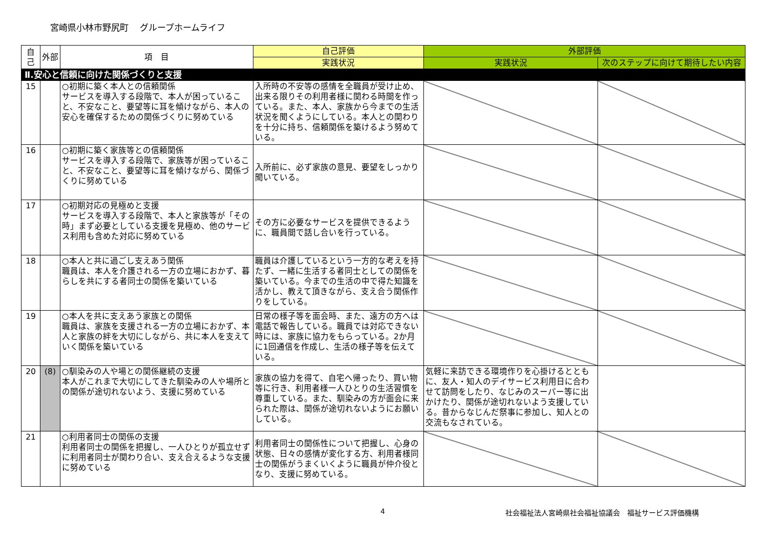宮崎県小林市野尻町　 グループホームライフ
| 自己 | 外部 | 項 目 | 自己評価 | 外部評価 | |
| --- | --- | --- | --- | --- | --- |
| | | | 実践状況 | 実践状況 | 次のステップに向けて期待したい内容 |
| Ⅱ.安心と信頼に向けた関係づくりと支援 | | | | | |
| 15 | | ○初期に築く本人との信頼関係 サービスを導入する段階で、本人が困っていること、不安なこと、要望等に耳を傾けながら、本人の安心を確保するための関係づくりに努めている | 入所時の不安等の感情を全職員が受け止め、出来る限りその利用者様に関わる時間を作っている。また、本人、家族から今までの生活状況を聞くようにしている。本人との関わりを十分に持ち、信頼関係を築けるよう努めている。 | | |
| 16 | | ○初期に築く家族等との信頼関係 サービスを導入する段階で、家族等が困っていること、不安なこと、要望等に耳を傾けながら、関係づくりに努めている | 入所前に、必ず家族の意見、要望をしっかり聞いている。 | | |
| 17 | | ○初期対応の見極めと支援 サービスを導入する段階で、本人と家族等が「その時」まず必要としている支援を見極め、他のサービス利用も含めた対応に努めている | その方に必要なサービスを提供できるように、職員間で話し合いを行っている。 | | |
| 18 | | ○本人と共に過ごし支えあう関係 職員は、本人を介護される一方の立場におかず、暮らしを共にする者同士の関係を築いている | 職員は介護しているという一方的な考えを持たず、一緒に生活する者同士としての関係を築いている。今までの生活の中で得た知識を活かし、教えて頂きながら、支え合う関係作りをしている。 | | |
| 19 | | ○本人を共に支えあう家族との関係 職員は、家族を支援される一方の立場におかず、本人と家族の絆を大切にしながら、共に本人を支えていく関係を築いている | 日常の様子等を面会時、また、遠方の方へは電話で報告している。職員では対応できない時には、家族に協力をもらっている。2か月に1回通信を作成し、生活の様子等を伝えている。 | | |
| 20 | (8) | ○馴染みの人や場との関係継続の支援 本人がこれまで大切にしてきた馴染みの人や場所との関係が途切れないよう、支援に努めている | 家族の協力を得て、自宅へ帰ったり、買い物等に行き、利用者様一人ひとりの生活習慣を尊重している。また、馴染みの方が面会に来られた際は、関係が途切れないようにお願いしている。 | 気軽に来訪できる環境作りを心掛けるとともに、友人・知人のデイサービス利用日に合わせて訪問をしたり、なじみのスーパー等に出かけたり、関係が途切れないよう支援している。昔からなじんだ祭事に参加し、知人との交流もなされている。 | |
| 21 | | ○利用者同士の関係の支援 利用者同士の関係を把握し、一人ひとりが孤立せずに利用者同士が関わり合い、支え合えるような支援に努めている | 利用者同士の関係性について把握し、心身の状態、日々の感情が変化する方、利用者様同士の関係がうまくいくように職員が仲介役となり、支援に努めている。 | | |
4 社会福祉法人宮崎県社会福祉協議会　福祉サービス評価機構